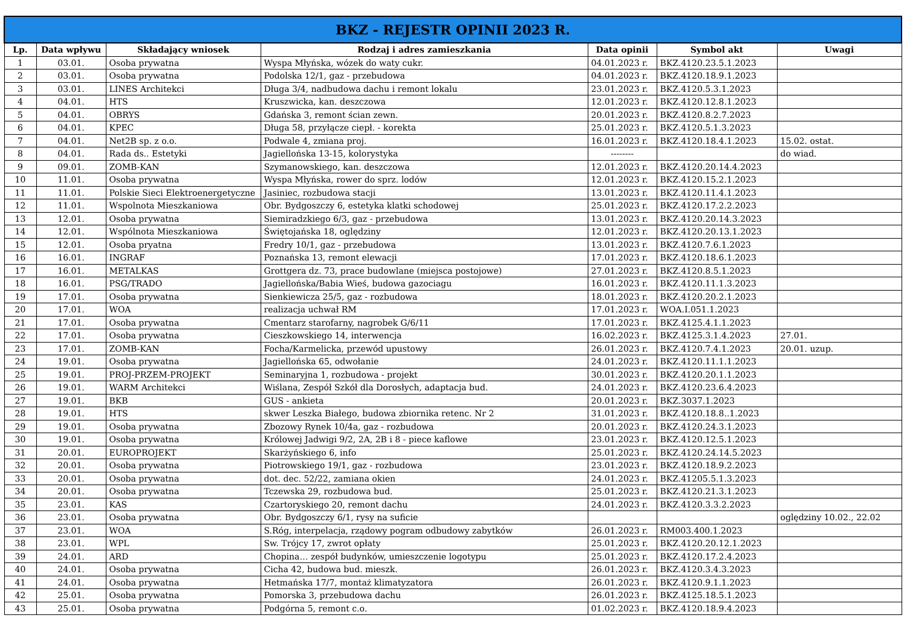| BKZ - REJESTR OPINII 2023 R. | | | | | | |
| --- | --- | --- | --- | --- | --- | --- |
| Lp. | Data wpływu | Składający wniosek | Rodzaj i adres zamieszkania | Data opinii | Symbol akt | Uwagi |
| 1 | 03.01. | Osoba prywatna | Wyspa Młyńska, wózek do waty cukr. | 04.01.2023 r. | BKZ.4120.23.5.1.2023 | |
| 2 | 03.01. | Osoba prywatna | Podolska 12/1, gaz - przebudowa | 04.01.2023 r. | BKZ.4120.18.9.1.2023 | |
| 3 | 03.01. | LINES Architekci | Długa 3/4, nadbudowa dachu i remont lokalu | 23.01.2023 r. | BKZ.4120.5.3.1.2023 | |
| 4 | 04.01. | HTS | Kruszwicka, kan. deszczowa | 12.01.2023 r. | BKZ.4120.12.8.1.2023 | |
| 5 | 04.01. | OBRYS | Gdańska 3, remont ścian zewn. | 20.01.2023 r. | BKZ.4120.8.2.7.2023 | |
| 6 | 04.01. | KPEC | Długa 58, przyłącze ciepł. - korekta | 25.01.2023 r. | BKZ.4120.5.1.3.2023 | |
| 7 | 04.01. | Net2B sp. z o.o. | Podwale 4, zmiana proj. | 16.01.2023 r. | BKZ.4120.18.4.1.2023 | 15.02. ostat. |
| 8 | 04.01. | Rada ds.. Estetyki | Jagiellońska 13-15, kolorystyka | -------- | | do wiad. |
| 9 | 09.01. | ZOMB-KAN | Szymanowskiego, kan. deszczowa | 12.01.2023 r. | BKZ.4120.20.14.4.2023 | |
| 10 | 11.01. | Osoba prywatna | Wyspa Młyńska, rower do sprz. lodów | 12.01.2023 r. | BKZ.4120.15.2.1.2023 | |
| 11 | 11.01. | Polskie Sieci Elektroenergetyczne | Jasiniec, rozbudowa stacji | 13.01.2023 r. | BKZ.4120.11.4.1.2023 | |
| 12 | 11.01. | Wspolnota Mieszkaniowa | Obr. Bydgoszczy 6, estetyka klatki schodowej | 25.01.2023 r. | BKZ.4120.17.2.2.2023 | |
| 13 | 12.01. | Osoba prywatna | Siemiradzkiego 6/3, gaz - przebudowa | 13.01.2023 r. | BKZ.4120.20.14.3.2023 | |
| 14 | 12.01. | Wspólnota Mieszkaniowa | Świętojańska 18, oględziny | 12.01.2023 r. | BKZ.4120.20.13.1.2023 | |
| 15 | 12.01. | Osoba pryatna | Fredry 10/1, gaz - przebudowa | 13.01.2023 r. | BKZ.4120.7.6.1.2023 | |
| 16 | 16.01. | INGRAF | Poznańska 13, remont elewacji | 17.01.2023 r. | BKZ.4120.18.6.1.2023 | |
| 17 | 16.01. | METALKAS | Grottgera dz. 73, prace budowlane (miejsca postojowe) | 27.01.2023 r. | BKZ.4120.8.5.1.2023 | |
| 18 | 16.01. | PSG/TRADO | Jagiellońska/Babia Wieś, budowa gazociagu | 16.01.2023 r. | BKZ.4120.11.1.3.2023 | |
| 19 | 17.01. | Osoba prywatna | Sienkiewicza 25/5, gaz - rozbudowa | 18.01.2023 r. | BKZ.4120.20.2.1.2023 | |
| 20 | 17.01. | WOA | realizacja uchwał RM | 17.01.2023 r. | WOA.I.051.1.2023 | |
| 21 | 17.01. | Osoba prywatna | Cmentarz starofarny, nagrobek G/6/11 | 17.01.2023 r. | BKZ.4125.4.1.1.2023 | |
| 22 | 17.01. | Osoba prywatna | Cieszkowskiego 14, interwencja | 16.02.2023 r. | BKZ.4125.3.1.4.2023 | 27.01. |
| 23 | 17.01. | ZOMB-KAN | Focha/Karmelicka, przewód upustowy | 26.01.2023 r. | BKZ.4120.7.4.1.2023 | 20.01. uzup. |
| 24 | 19.01. | Osoba prywatna | Jagiellońska 65, odwołanie | 24.01.2023 r. | BKZ.4120.11.1.1.2023 | |
| 25 | 19.01. | PROJ-PRZEM-PROJEKT | Seminaryjna 1, rozbudowa - projekt | 30.01.2023 r. | BKZ.4120.20.1.1.2023 | |
| 26 | 19.01. | WARM Architekci | Wiślana, Zespół Szkół dla Dorosłych, adaptacja bud. | 24.01.2023 r. | BKZ.4120.23.6.4.2023 | |
| 27 | 19.01. | BKB | GUS - ankieta | 20.01.2023 r. | BKZ.3037.1.2023 | |
| 28 | 19.01. | HTS | skwer Leszka Białego, budowa zbiornika retenc. Nr 2 | 31.01.2023 r. | BKZ.4120.18.8..1.2023 | |
| 29 | 19.01. | Osoba prywatna | Zbozowy Rynek 10/4a, gaz - rozbudowa | 20.01.2023 r. | BKZ.4120.24.3.1.2023 | |
| 30 | 19.01. | Osoba prywatna | Królowej Jadwigi 9/2, 2A, 2B i 8 - piece kaflowe | 23.01.2023 r. | BKZ.4120.12.5.1.2023 | |
| 31 | 20.01. | EUROPROJEKT | Skarżyńskiego 6, info | 25.01.2023 r. | BKZ.4120.24.14.5.2023 | |
| 32 | 20.01. | Osoba prywatna | Piotrowskiego 19/1, gaz - rozbudowa | 23.01.2023 r. | BKZ.4120.18.9.2.2023 | |
| 33 | 20.01. | Osoba prywatna | dot. dec. 52/22, zamiana okien | 24.01.2023 r. | BKZ.41205.5.1.3.2023 | |
| 34 | 20.01. | Osoba prywatna | Tczewska 29, rozbudowa bud. | 25.01.2023 r. | BKZ.4120.21.3.1.2023 | |
| 35 | 23.01. | KAS | Czartoryskiego 20, remont dachu | 24.01.2023 r. | BKZ.4120.3.3.2.2023 | |
| 36 | 23.01. | Osoba prywatna | Obr. Bydgoszczy 6/1, rysy na suficie | | | oględziny 10.02., 22.02 |
| 37 | 23.01. | WOA | S.Róg, interpelacja, rządowy pogram odbudowy zabytków | 26.01.2023 r. | RM003.400.1.2023 | |
| 38 | 23.01. | WPL | Sw. Trójcy 17, zwrot opłaty | 25.01.2023 r. | BKZ.4120.20.12.1.2023 | |
| 39 | 24.01. | ARD | Chopina… zespół budynków, umieszczenie logotypu | 25.01.2023 r. | BKZ.4120.17.2.4.2023 | |
| 40 | 24.01. | Osoba prywatna | Cicha 42, budowa bud. mieszk. | 26.01.2023 r. | BKZ.4120.3.4.3.2023 | |
| 41 | 24.01. | Osoba prywatna | Hetmańska 17/7, montaż klimatyzatora | 26.01.2023 r. | BKZ.4120.9.1.1.2023 | |
| 42 | 25.01. | Osoba prywatna | Pomorska 3, przebudowa dachu | 26.01.2023 r. | BKZ.4125.18.5.1.2023 | |
| 43 | 25.01. | Osoba prywatna | Podgórna 5, remont c.o. | 01.02.2023 r. | BKZ.4120.18.9.4.2023 | |